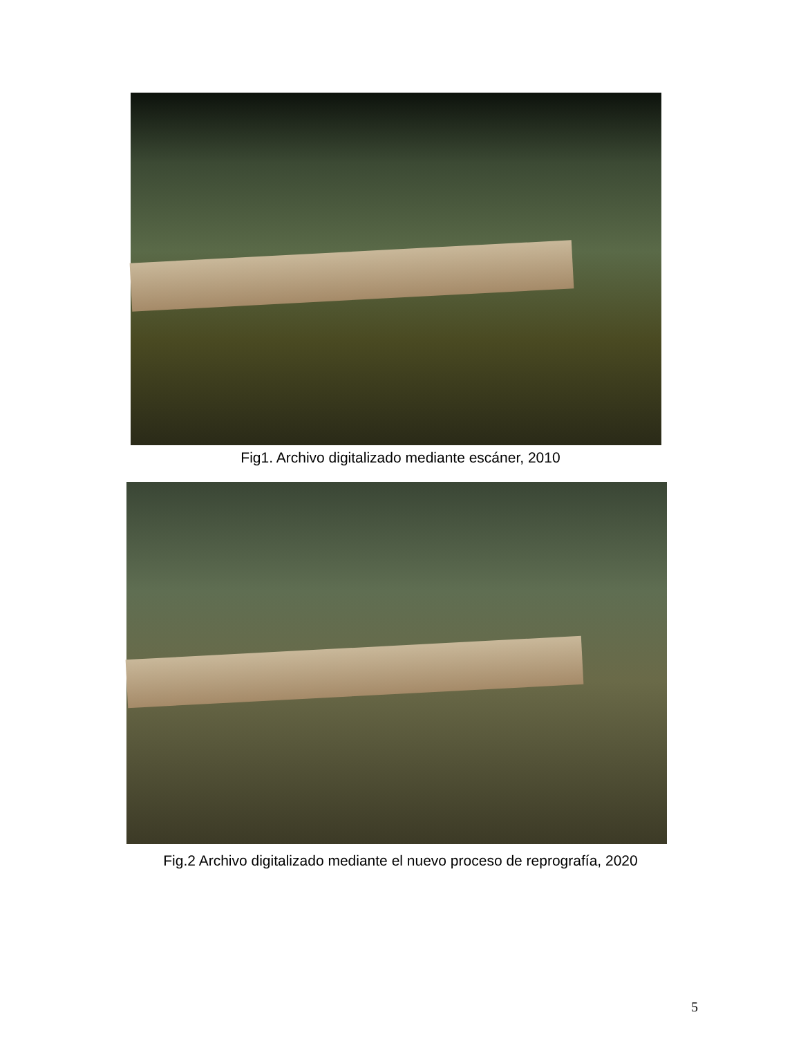Fig1. Archivo digitalizado mediante escáner, 2010
Fig.2 Archivo digitalizado mediante el nuevo proceso de reprografía, 2020
5